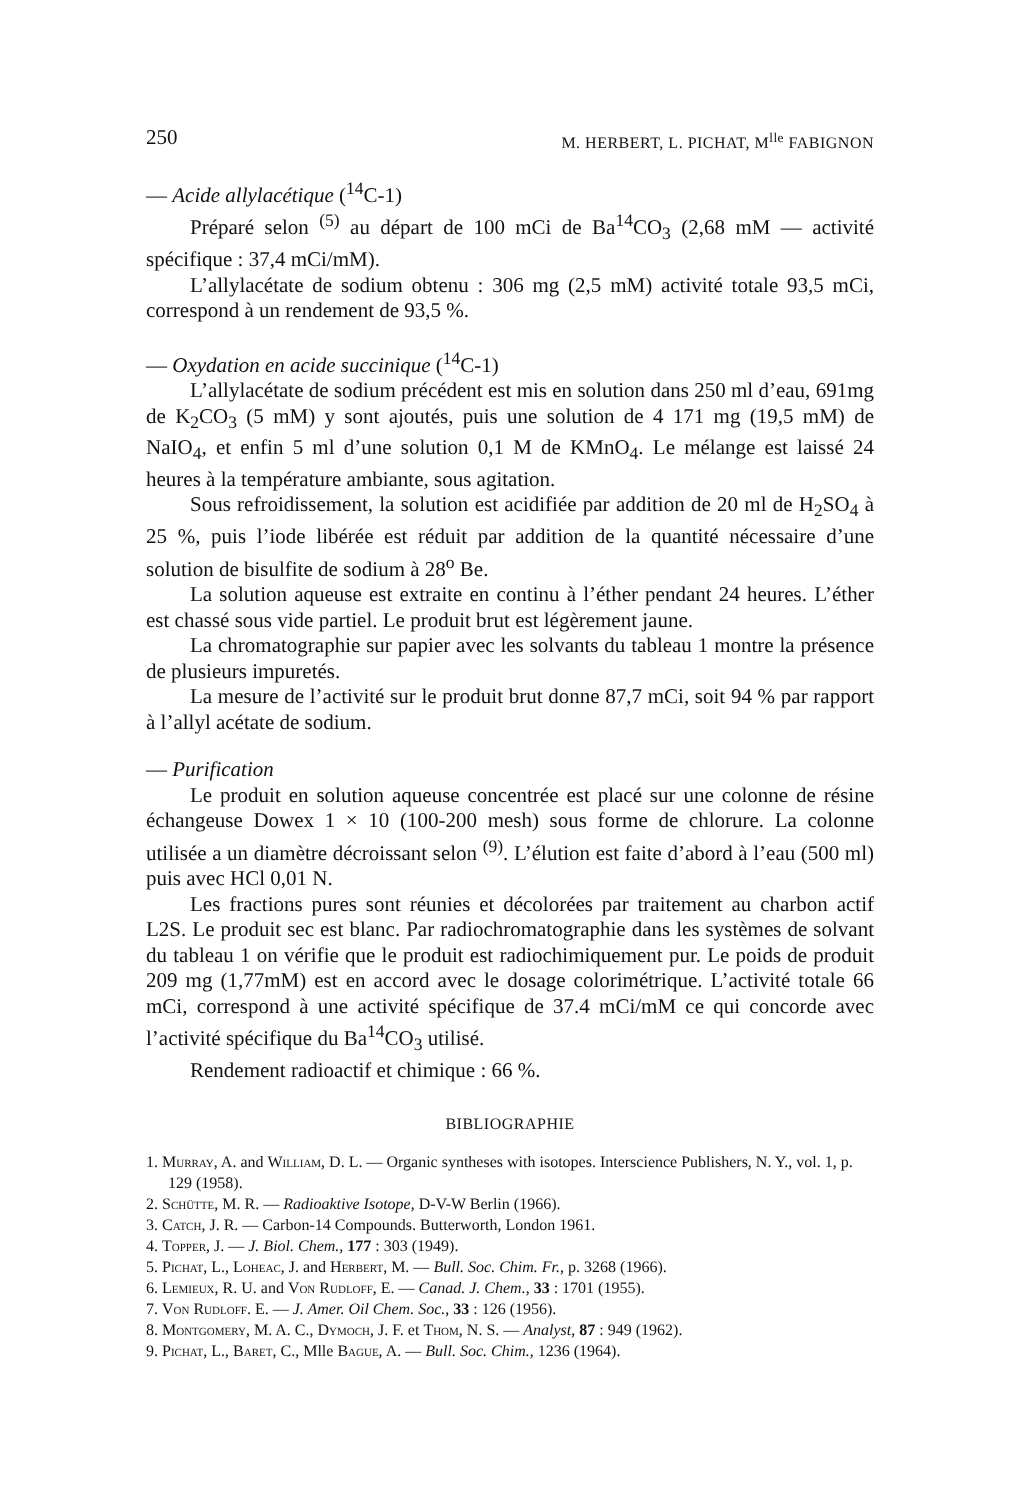250 M. HERBERT, L. PICHAT, M<sup>lle</sup> FABIGNON
— Acide allylacétique (<sup>14</sup>C-1)
Préparé selon <sup>(5)</sup> au départ de 100 mCi de Ba<sup>14</sup>CO<sub>3</sub> (2,68 mM — activité spécifique : 37,4 mCi/mM).
L’allylacétate de sodium obtenu : 306 mg (2,5 mM) activité totale 93,5 mCi, correspond à un rendement de 93,5 %.
— Oxydation en acide succinique (<sup>14</sup>C-1)
L’allylacétate de sodium précédent est mis en solution dans 250 ml d’eau, 691mg de K<sub>2</sub>CO<sub>3</sub> (5 mM) y sont ajoutés, puis une solution de 4 171 mg (19,5 mM) de NaIO<sub>4</sub>, et enfin 5 ml d’une solution 0,1 M de KMnO<sub>4</sub>. Le mélange est laissé 24 heures à la température ambiante, sous agitation.
Sous refroidissement, la solution est acidifiée par addition de 20 ml de H<sub>2</sub>SO<sub>4</sub> à 25 %, puis l’iode libérée est réduit par addition de la quantité nécessaire d’une solution de bisulfite de sodium à 28<sup>o</sup> Be.
La solution aqueuse est extraite en continu à l’éther pendant 24 heures. L’éther est chassé sous vide partiel. Le produit brut est légèrement jaune.
La chromatographie sur papier avec les solvants du tableau 1 montre la présence de plusieurs impuretés.
La mesure de l’activité sur le produit brut donne 87,7 mCi, soit 94 % par rapport à l’allyl acétate de sodium.
— Purification
Le produit en solution aqueuse concentrée est placé sur une colonne de résine échangeuse Dowex 1 × 10 (100-200 mesh) sous forme de chlorure. La colonne utilisée a un diamètre décroissant selon <sup>(9)</sup>. L’élution est faite d’abord à l’eau (500 ml) puis avec HCl 0,01 N.
Les fractions pures sont réunies et décolorées par traitement au charbon actif L2S. Le produit sec est blanc. Par radiochromatographie dans les systèmes de solvant du tableau 1 on vérifie que le produit est radiochimiquement pur. Le poids de produit 209 mg (1,77mM) est en accord avec le dosage colorimétrique. L’activité totale 66 mCi, correspond à une activité spécifique de 37.4 mCi/mM ce qui concorde avec l’activité spécifique du Ba<sup>14</sup>CO<sub>3</sub> utilisé.
Rendement radioactif et chimique : 66 %.
BIBLIOGRAPHIE
1. Murray, A. and William, D. L. — Organic syntheses with isotopes. Interscience Publishers, N. Y., vol. 1, p. 129 (1958).
2. Schütte, M. R. — Radioaktive Isotope, D-V-W Berlin (1966).
3. Catch, J. R. — Carbon-14 Compounds. Butterworth, London 1961.
4. Topper, J. — J. Biol. Chem., 177 : 303 (1949).
5. Pichat, L., Loheac, J. and Herbert, M. — Bull. Soc. Chim. Fr., p. 3268 (1966).
6. Lemieux, R. U. and Von Rudloff, E. — Canad. J. Chem., 33 : 1701 (1955).
7. Von Rudloff. E. — J. Amer. Oil Chem. Soc., 33 : 126 (1956).
8. Montgomery, M. A. C., Dymoch, J. F. et Thom, N. S. — Analyst, 87 : 949 (1962).
9. Pichat, L., Baret, C., Mlle Bague, A. — Bull. Soc. Chim., 1236 (1964).